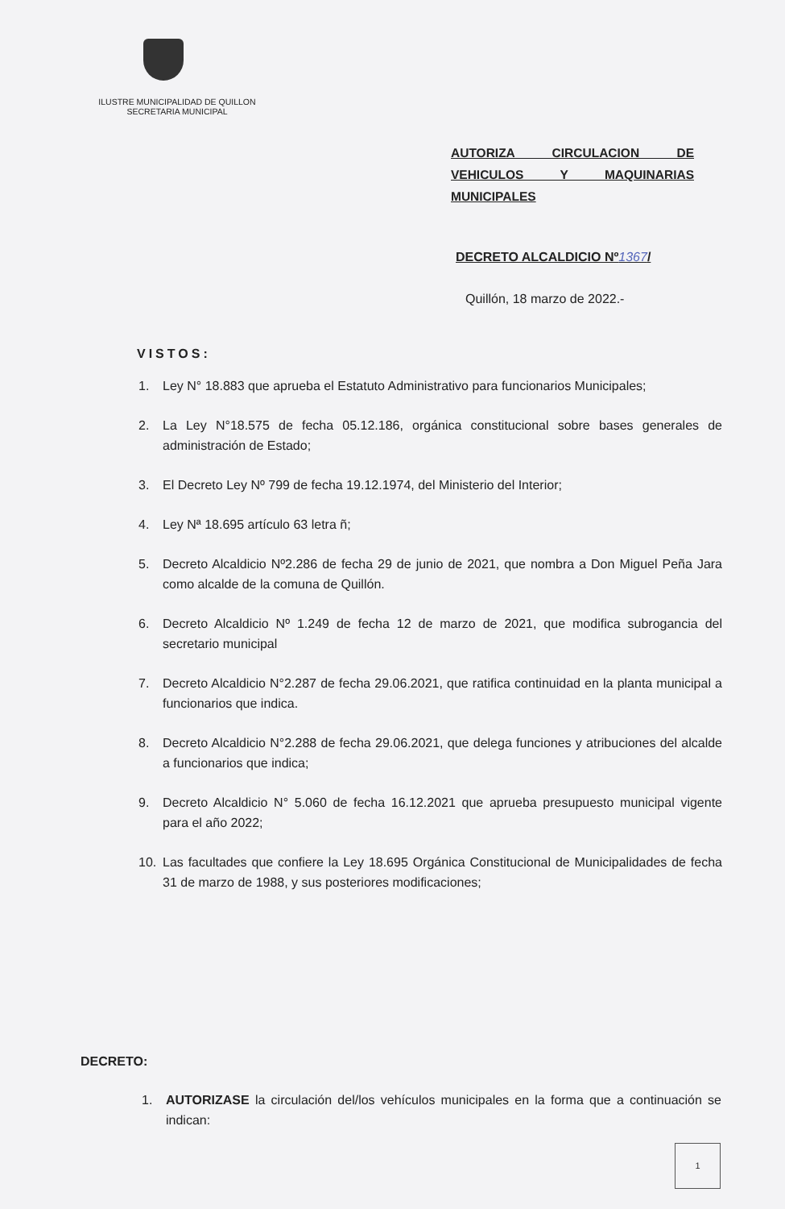ILUSTRE MUNICIPALIDAD DE QUILLON
SECRETARIA MUNICIPAL
AUTORIZA CIRCULACION DE VEHICULOS Y MAQUINARIAS MUNICIPALES
DECRETO ALCALDICIO Nº1367/
Quillón, 18 marzo de 2022.-
VISTOS:
1. Ley N° 18.883 que aprueba el Estatuto Administrativo para funcionarios Municipales;
2. La Ley N°18.575 de fecha 05.12.186, orgánica constitucional sobre bases generales de administración de Estado;
3. El Decreto Ley Nº 799 de fecha 19.12.1974, del Ministerio del Interior;
4. Ley Nª 18.695 artículo 63 letra ñ;
5. Decreto Alcaldicio Nº2.286 de fecha 29 de junio de 2021, que nombra a Don Miguel Peña Jara como alcalde de la comuna de Quillón.
6. Decreto Alcaldicio Nº 1.249 de fecha 12 de marzo de 2021, que modifica subrogancia del secretario municipal
7. Decreto Alcaldicio N°2.287 de fecha 29.06.2021, que ratifica continuidad en la planta municipal a funcionarios que indica.
8. Decreto Alcaldicio N°2.288 de fecha 29.06.2021, que delega funciones y atribuciones del alcalde a funcionarios que indica;
9. Decreto Alcaldicio N° 5.060 de fecha 16.12.2021 que aprueba presupuesto municipal vigente para el año 2022;
10. Las facultades que confiere la Ley 18.695 Orgánica Constitucional de Municipalidades de fecha 31 de marzo de 1988, y sus posteriores modificaciones;
DECRETO:
1. AUTORIZASE la circulación del/los vehículos municipales en la forma que a continuación se indican:
1